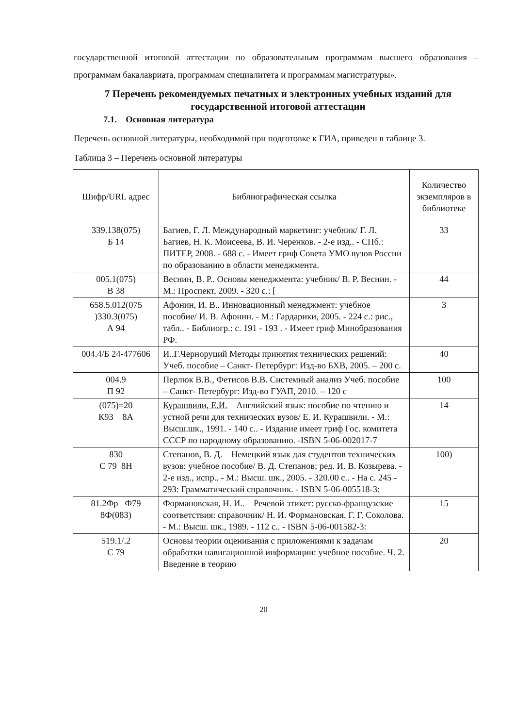государственной итоговой аттестации по образовательным программам высшего образования – программам бакалавриата, программам специалитета и программам магистратуры».
7 Перечень рекомендуемых печатных и электронных учебных изданий для государственной итоговой аттестации
7.1. Основная литература
Перечень основной литературы, необходимой при подготовке к ГИА, приведен в таблице 3.
Таблица 3 – Перечень основной литературы
| Шифр/URL адрес | Библиографическая ссылка | Количество экземпляров в библиотеке |
| --- | --- | --- |
| 339.138(075) Б 14 | Багиев, Г. Л. Международный маркетинг: учебник/ Г. Л. Багиев, Н. К. Моисеева, В. И. Черенков. - 2-е изд.. - СПб.: ПИТЕР, 2008. - 688 с. - Имеет гриф Совета УМО вузов России по образованию в области менеджмента. | 33 |
| 005.1(075) В 38 | Веснин, В. Р.. Основы менеджмента: учебник/ В. Р. Веснин. - М.: Проспект, 2009. - 320 с.: [ | 44 |
| 658.5.012(075 )330.3(075) А 94 | Афонин, И. В.. Инновационный менеджмент: учебное пособие/ И. В. Афонин. - М.: Гардарики, 2005. - 224 с.: рис., табл.. - Библиогр.: с. 191 - 193 . - Имеет гриф Минобразования РФ. | 3 |
| 004.4/Б 24-477606 | И..Г.Черноруций Методы принятия технических решений: Учеб. пособие – Санкт- Петербург: Изд-во БХВ, 2005. – 200 с. | 40 |
| 004.9 П 92 | Перлюк В.В., Фетисов В.В. Системный анализ Учеб. пособие – Санкт- Петербург: Изд-во ГУАП, 2010. – 120 с | 100 |
| (075)=20 К93 8А | Курашвили, Е.И. Английский язык: пособие по чтению и устной речи для технических вузов/ Е. И. Курашвили. - М.: Высш.шк., 1991. - 140 с.. - Издание имеет гриф Гос. комитета СССР по народному образованию. -ISBN 5-06-002017-7 | 14 |
| 830 С 79 8Н | Степанов, В. Д. Немецкий язык для студентов технических вузов: учебное пособие/ В. Д. Степанов; ред. И. В. Козырева. - 2-е изд., испр.. - М.: Высш. шк., 2005. - 320.00 с.. - На с. 245 - 293: Грамматический справочник. - ISBN 5-06-005518-3: | 100) |
| 81.2Фр Ф79 8Ф(083) | Формановская, Н. И.. Речевой этикет: русско-французские соответствия: справочник/ Н. И. Формановская, Г. Г. Соколова. - М.: Высш. шк., 1989. - 112 с.. - ISBN 5-06-001582-3: | 15 |
| 519.1/.2 С 79 | Основы теории оценивания с приложениями к задачам обработки навигационной информации: учебное пособие. Ч. 2. Введение в теорию | 20 |
20